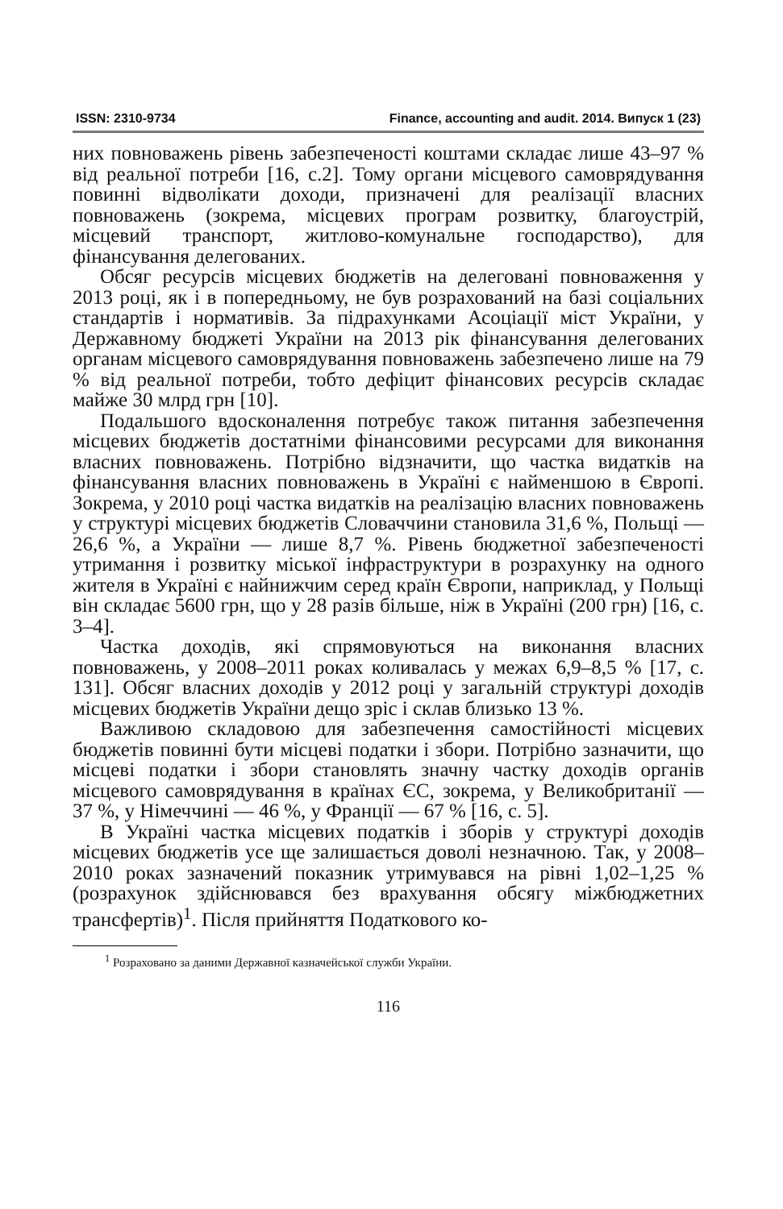ISSN: 2310-9734 Finance, accounting and audit. 2014. Випуск 1 (23)
них повноважень рівень забезпеченості коштами складає лише 43–97 % від реальної потреби [16, с.2]. Тому органи місцевого самоврядування повинні відволікати доходи, призначені для реалізації власних повноважень (зокрема, місцевих програм розвитку, благоустрій, місцевий транспорт, житлово-комунальне господарство), для фінансування делегованих.
Обсяг ресурсів місцевих бюджетів на делеговані повноваження у 2013 році, як і в попередньому, не був розрахований на базі соціальних стандартів і нормативів. За підрахунками Асоціації міст України, у Державному бюджеті України на 2013 рік фінансування делегованих органам місцевого самоврядування повноважень забезпечено лише на 79 % від реальної потреби, тобто дефіцит фінансових ресурсів складає майже 30 млрд грн [10].
Подальшого вдосконалення потребує також питання забезпечення місцевих бюджетів достатніми фінансовими ресурсами для виконання власних повноважень. Потрібно відзначити, що частка видатків на фінансування власних повноважень в Україні є найменшою в Європі. Зокрема, у 2010 році частка видатків на реалізацію власних повноважень у структурі місцевих бюджетів Словаччини становила 31,6 %, Польщі — 26,6 %, а України — лише 8,7 %. Рівень бюджетної забезпеченості утримання і розвитку міської інфраструктури в розрахунку на одного жителя в Україні є найнижчим серед країн Європи, наприклад, у Польщі він складає 5600 грн, що у 28 разів більше, ніж в Україні (200 грн) [16, с. 3–4].
Частка доходів, які спрямовуються на виконання власних повноважень, у 2008–2011 роках коливалась у межах 6,9–8,5 % [17, с. 131]. Обсяг власних доходів у 2012 році у загальній структурі доходів місцевих бюджетів України дещо зріс і склав близько 13 %.
Важливою складовою для забезпечення самостійності місцевих бюджетів повинні бути місцеві податки і збори. Потрібно зазначити, що місцеві податки і збори становлять значну частку доходів органів місцевого самоврядування в країнах ЄС, зокрема, у Великобританії — 37 %, у Німеччині — 46 %, у Франції — 67 % [16, с. 5].
В Україні частка місцевих податків і зборів у структурі доходів місцевих бюджетів усе ще залишається доволі незначною. Так, у 2008–2010 роках зазначений показник утримувався на рівні 1,02–1,25 % (розрахунок здійснювався без врахування обсягу міжбюджетних трансфертів)<sup>1</sup>. Після прийняття Податкового ко-
<sup>1</sup> Розраховано за даними Державної казначейської служби України.
116